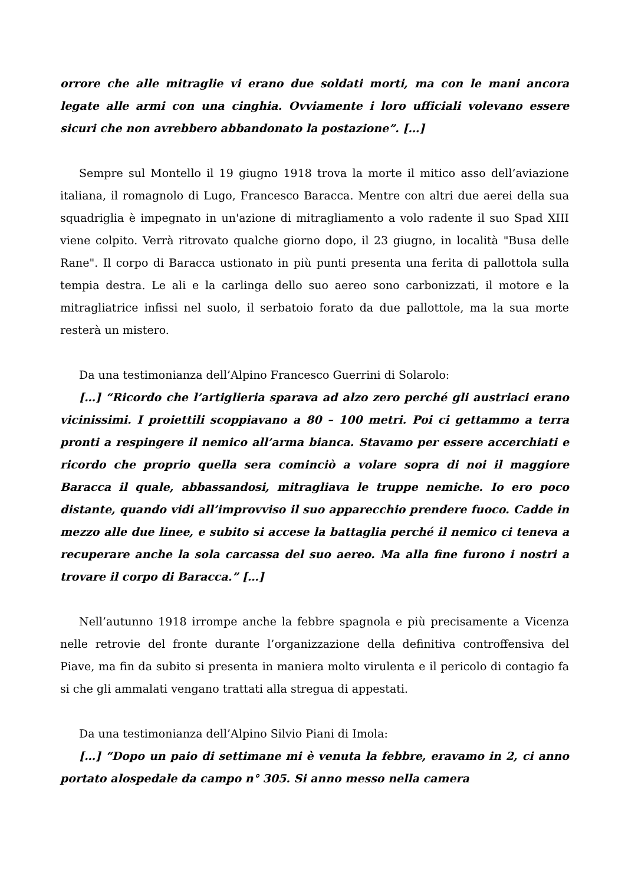orrore che alle mitraglie vi erano due soldati morti, ma con le mani ancora legate alle armi con una cinghia. Ovviamente i loro ufficiali volevano essere sicuri che non avrebbero abbandonato la postazione”. […]
Sempre sul Montello il 19 giugno 1918 trova la morte il mitico asso dell’aviazione italiana, il romagnolo di Lugo, Francesco Baracca. Mentre con altri due aerei della sua squadriglia è impegnato in un'azione di mitragliamento a volo radente il suo Spad XIII viene colpito. Verrà ritrovato qualche giorno dopo, il 23 giugno, in località "Busa delle Rane". Il corpo di Baracca ustionato in più punti presenta una ferita di pallottola sulla tempia destra. Le ali e la carlinga dello suo aereo sono carbonizzati, il motore e la mitragliatrice infissi nel suolo, il serbatoio forato da due pallottole, ma la sua morte resterà un mistero.
Da una testimonianza dell’Alpino Francesco Guerrini di Solarolo:
[…] “Ricordo che l’artiglieria sparava ad alzo zero perché gli austriaci erano vicinissimi. I proiettili scoppiavano a 80 – 100 metri. Poi ci gettammo a terra pronti a respingere il nemico all’arma bianca. Stavamo per essere accerchiati e ricordo che proprio quella sera cominciò a volare sopra di noi il maggiore Baracca il quale, abbassandosi, mitragliava le truppe nemiche. Io ero poco distante, quando vidi all’improvviso il suo apparecchio prendere fuoco. Cadde in mezzo alle due linee, e subito si accese la battaglia perché il nemico ci teneva a recuperare anche la sola carcassa del suo aereo. Ma alla fine furono i nostri a trovare il corpo di Baracca.” […]
Nell’autunno 1918 irrompe anche la febbre spagnola e più precisamente a Vicenza nelle retrovie del fronte durante l’organizzazione della definitiva controffensiva del Piave, ma fin da subito si presenta in maniera molto virulenta e il pericolo di contagio fa si che gli ammalati vengano trattati alla stregua di appestati.
Da una testimonianza dell’Alpino Silvio Piani di Imola:
[…] “Dopo un paio di settimane mi è venuta la febbre, eravamo in 2, ci anno portato alospedale da campo n° 305. Si anno messo nella camera